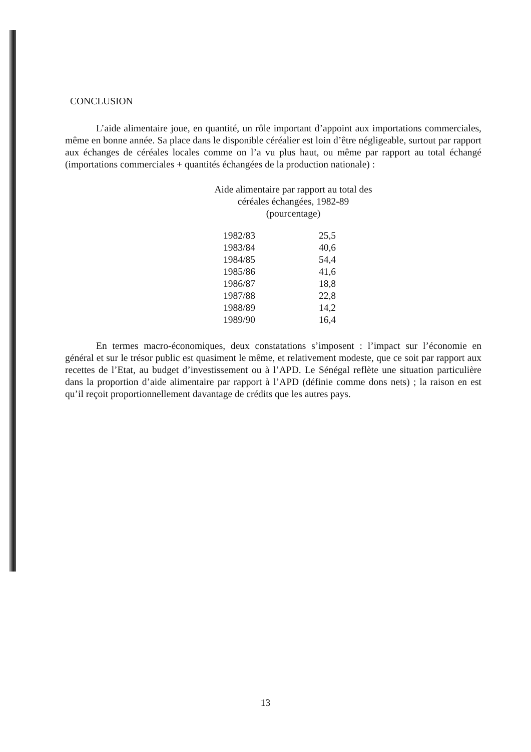CONCLUSION
L’aide alimentaire joue, en quantité, un rôle important d’appoint aux importations commerciales, même en bonne année. Sa place dans le disponible céréalier est loin d’être négligeable, surtout par rapport aux échanges de céréales locales comme on l’a vu plus haut, ou même par rapport au total échangé (importations commerciales + quantités échangées de la production nationale) :
Aide alimentaire par rapport au total des
céréales échangées, 1982-89
(pourcentage)
| 1982/83 | 25,5 |
| 1983/84 | 40,6 |
| 1984/85 | 54,4 |
| 1985/86 | 41,6 |
| 1986/87 | 18,8 |
| 1987/88 | 22,8 |
| 1988/89 | 14,2 |
| 1989/90 | 16,4 |
En termes macro-économiques, deux constatations s’imposent : l’impact sur l’économie en général et sur le trésor public est quasiment le même, et relativement modeste, que ce soit par rapport aux recettes de l’Etat, au budget d’investissement ou à l’APD. Le Sénégal reflète une situation particulière dans la proportion d’aide alimentaire par rapport à l’APD (définie comme dons nets) ; la raison en est qu’il reçoit proportionnellement davantage de crédits que les autres pays.
13